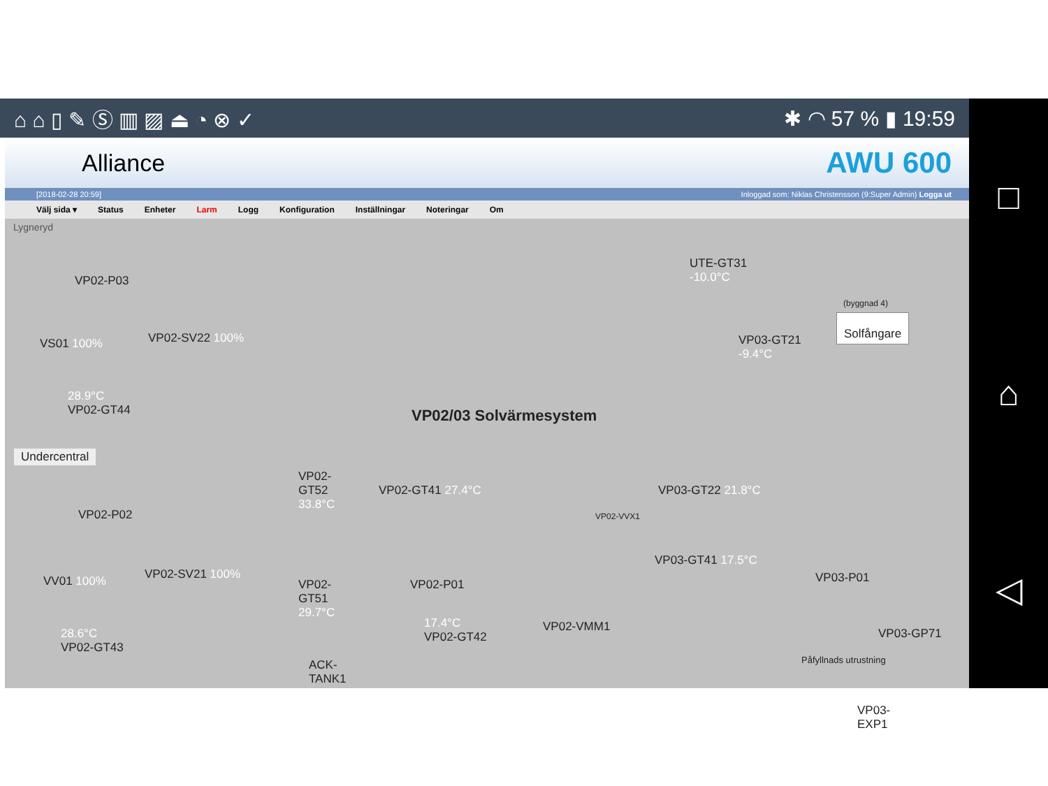⌂ ⌂ ▯ ✎ Ⓢ ▥ ▨ ⏏ ◔ ⊗ ✓ ✱ ◠ 57 % ▮ 19:59 □
⌂
◁
Alliance AWU 600
[2018-02-28 20:59] Inloggad som: Niklas Christensson (9:Super Admin) Logga ut
Välj sida ▾ Status Enheter Larm Logg Konfiguration Inställningar Noteringar Om
Lygneryd
VP02/03 Solvärmesystem
UTE-GT31
-10.0°C
(byggnad 4)
Solfångare
VP03-GT21
-9.4°C
VP02-P03
VS01 100% VP02-SV22 100%
28.9°C
VP02-GT44
Undercentral
VP02-P02
VV01 100% VP02-SV21 100%
28.6°C
VP02-GT43
VP02-
GT52
33.8°C
VP02-
GT51
29.7°C
ACK-
TANK1
VP02-GT41 27.4°C
VP02-P01
17.4°C
VP02-GT42
VP02-VMM1
VP02-VVX1
VP03-GT22 21.8°C
VP03-GT41 17.5°C
VP03-P01
VP03-GP71
Påfyllnads utrustning
VP03-
EXP1